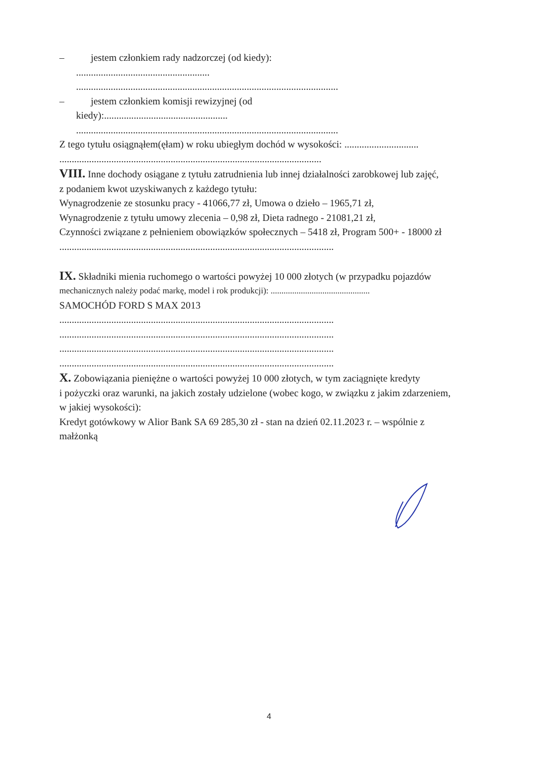– jestem członkiem rady nadzorczej (od kiedy):
......................................................
..........................................................................................................
– jestem członkiem komisji rewizyjnej (od
kiedy):..................................................
..........................................................................................................
Z tego tytułu osiągnąłem(ęłam) w roku ubiegłym dochód w wysokości: ..............................
..........................................................................................................
VIII. Inne dochody osiągane z tytułu zatrudnienia lub innej działalności zarobkowej lub zajęć,
z podaniem kwot uzyskiwanych z każdego tytułu:
Wynagrodzenie ze stosunku pracy - 41066,77 zł, Umowa o dzieło – 1965,71 zł,
Wynagrodzenie z tytułu umowy zlecenia – 0,98 zł, Dieta radnego - 21081,21 zł,
Czynności związane z pełnieniem obowiązków społecznych – 5418 zł, Program 500+ - 18000 zł
...............................................................................................................
IX. Składniki mienia ruchomego o wartości powyżej 10 000 złotych (w przypadku pojazdów
mechanicznych należy podać markę, model i rok produkcji): ..............................................
SAMOCHÓD FORD S MAX 2013
...............................................................................................................
...............................................................................................................
...............................................................................................................
...............................................................................................................
X. Zobowiązania pieniężne o wartości powyżej 10 000 złotych, w tym zaciągnięte kredyty
i pożyczki oraz warunki, na jakich zostały udzielone (wobec kogo, w związku z jakim zdarzeniem,
w jakiej wysokości):
Kredyt gotówkowy w Alior Bank SA 69 285,30 zł - stan na dzień 02.11.2023 r. – wspólnie z
małżonką
4